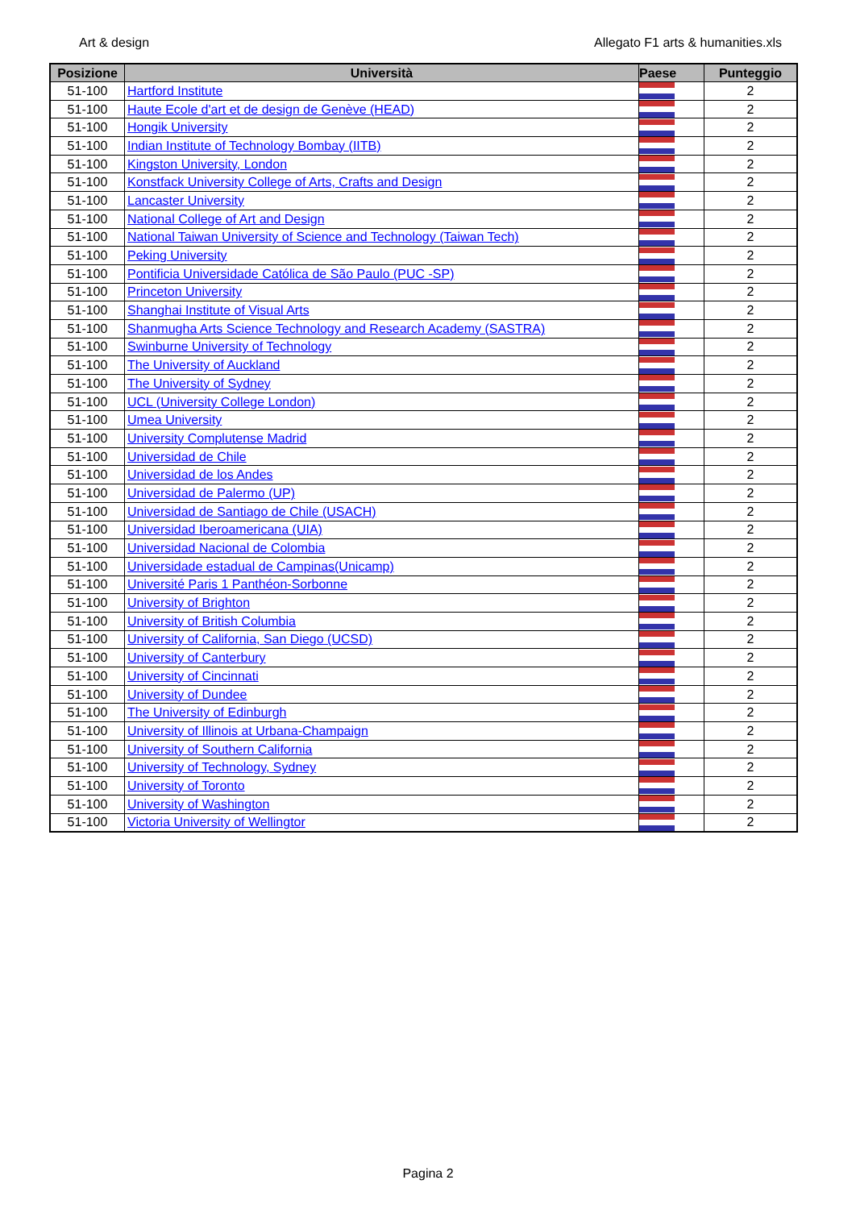Art & design Allegato F1 arts & humanities.xls
| Posizione | Università | Paese | Punteggio |
| --- | --- | --- | --- |
| 51-100 | Hartford Institute | | 2 |
| 51-100 | Haute Ecole d'art et de design de Genève (HEAD) | | 2 |
| 51-100 | Hongik University | | 2 |
| 51-100 | Indian Institute of Technology Bombay (IITB) | | 2 |
| 51-100 | Kingston University, London | | 2 |
| 51-100 | Konstfack University College of Arts, Crafts and Design | | 2 |
| 51-100 | Lancaster University | | 2 |
| 51-100 | National College of Art and Design | | 2 |
| 51-100 | National Taiwan University of Science and Technology (Taiwan Tech) | | 2 |
| 51-100 | Peking University | | 2 |
| 51-100 | Pontificia Universidade Católica de São Paulo (PUC -SP) | | 2 |
| 51-100 | Princeton University | | 2 |
| 51-100 | Shanghai Institute of Visual Arts | | 2 |
| 51-100 | Shanmugha Arts Science Technology and Research Academy (SASTRA) | | 2 |
| 51-100 | Swinburne University of Technology | | 2 |
| 51-100 | The University of Auckland | | 2 |
| 51-100 | The University of Sydney | | 2 |
| 51-100 | UCL (University College London) | | 2 |
| 51-100 | Umea University | | 2 |
| 51-100 | University Complutense Madrid | | 2 |
| 51-100 | Universidad de Chile | | 2 |
| 51-100 | Universidad de los Andes | | 2 |
| 51-100 | Universidad de Palermo (UP) | | 2 |
| 51-100 | Universidad de Santiago de Chile (USACH) | | 2 |
| 51-100 | Universidad Iberoamericana (UIA) | | 2 |
| 51-100 | Universidad Nacional de Colombia | | 2 |
| 51-100 | Universidade estadual de Campinas(Unicamp) | | 2 |
| 51-100 | Université Paris 1 Panthéon-Sorbonne | | 2 |
| 51-100 | University of Brighton | | 2 |
| 51-100 | University of British Columbia | | 2 |
| 51-100 | University of California, San Diego (UCSD) | | 2 |
| 51-100 | University of Canterbury | | 2 |
| 51-100 | University of Cincinnati | | 2 |
| 51-100 | University of Dundee | | 2 |
| 51-100 | The University of Edinburgh | | 2 |
| 51-100 | University of Illinois at Urbana-Champaign | | 2 |
| 51-100 | University of Southern California | | 2 |
| 51-100 | University of Technology, Sydney | | 2 |
| 51-100 | University of Toronto | | 2 |
| 51-100 | University of Washington | | 2 |
| 51-100 | Victoria University of Wellingtor | | 2 |
Pagina 2